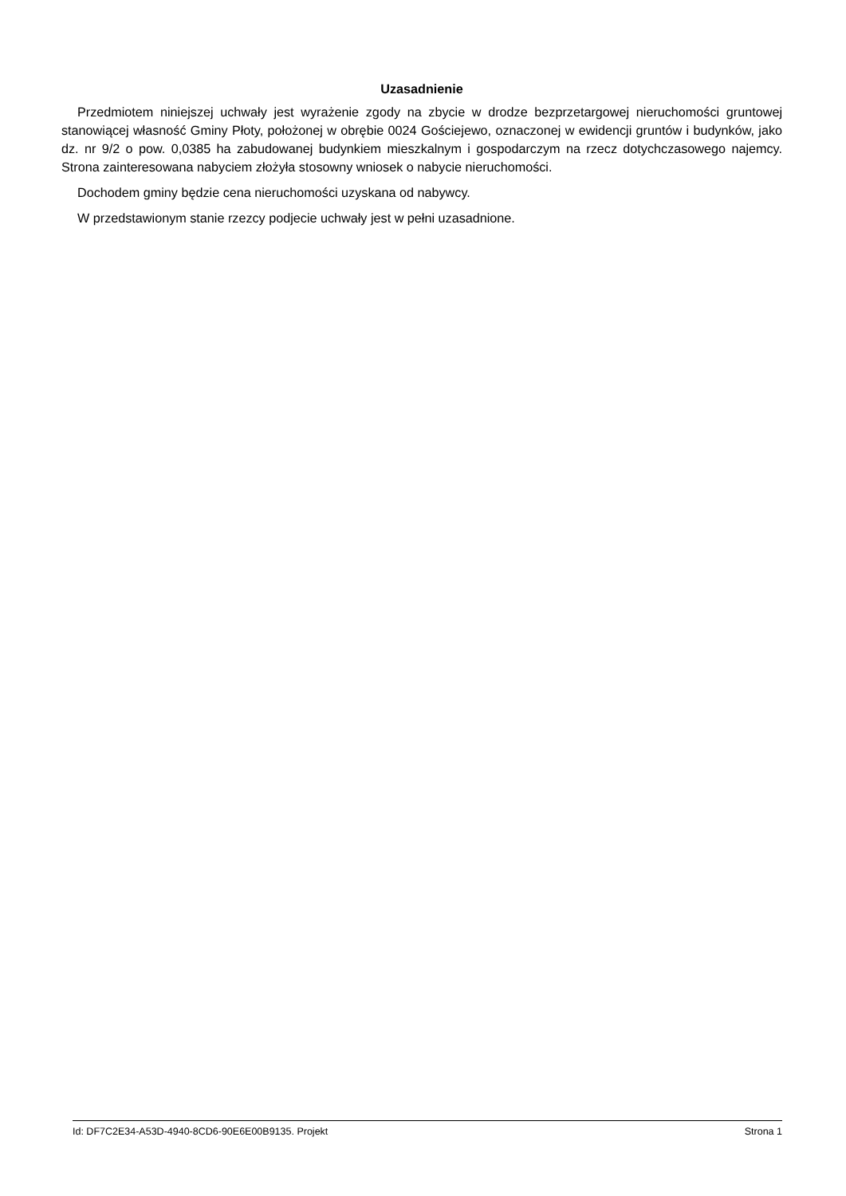Uzasadnienie
Przedmiotem niniejszej uchwały jest wyrażenie zgody na zbycie w drodze bezprzetargowej nieruchomości gruntowej stanowiącej własność Gminy Płoty, położonej w obrębie 0024 Gościejewo, oznaczonej w ewidencji gruntów i budynków, jako dz. nr 9/2 o pow. 0,0385 ha zabudowanej budynkiem mieszkalnym i gospodarczym na rzecz dotychczasowego najemcy. Strona zainteresowana nabyciem złożyła stosowny wniosek o nabycie nieruchomości.
Dochodem gminy będzie cena nieruchomości uzyskana od nabywcy.
W przedstawionym stanie rzezcy podjecie uchwały jest w pełni uzasadnione.
Id: DF7C2E34-A53D-4940-8CD6-90E6E00B9135. Projekt Strona 1